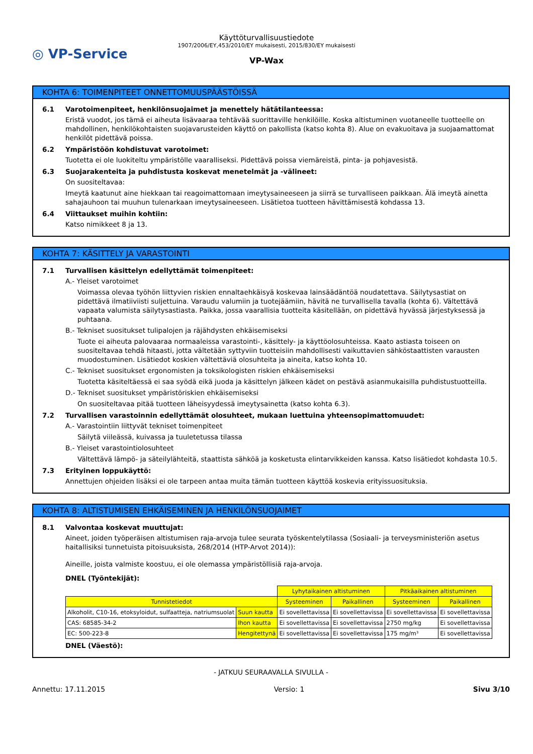◎ VP-Service
Käyttöturvallisuustiedote
1907/2006/EY,453/2010/EY mukaisesti, 2015/830/EY mukaisesti
VP-Wax
KOHTA 6: TOIMENPITEET ONNETTOMUUSPÄÄSTÖISSÄ
6.1 Varotoimenpiteet, henkilönsuojaimet ja menettely hätätilanteessa:
Eristä vuodot, jos tämä ei aiheuta lisävaaraa tehtävää suorittaville henkilöille. Koska altistuminen vuotaneelle tuotteelle on mahdollinen, henkilökohtaisten suojavarusteiden käyttö on pakollista (katso kohta 8). Alue on evakuoitava ja suojaamattomat henkilöt pidettävä poissa.
6.2 Ympäristöön kohdistuvat varotoimet:
Tuotetta ei ole luokiteltu ympäristölle vaaralliseksi. Pidettävä poissa viemäreistä, pinta- ja pohjavesistä.
6.3 Suojarakenteita ja puhdistusta koskevat menetelmät ja -välineet:
On suositeltavaa:
Imeytä kaatunut aine hiekkaan tai reagoimattomaan imeytysaineeseen ja siirrä se turvalliseen paikkaan. Älä imeytä ainetta sahajauhoon tai muuhun tulenarkaan imeytysaineeseen. Lisätietoa tuotteen hävittämisestä kohdassa 13.
6.4 Viittaukset muihin kohtiin:
Katso nimikkeet 8 ja 13.
KOHTA 7: KÄSITTELY JA VARASTOINTI
7.1 Turvallisen käsittelyn edellyttämät toimenpiteet:
A.- Yleiset varotoimet
Voimassa olevaa työhön liittyvien riskien ennaltaehkäisyä koskevaa lainsäädäntöä noudatettava. Säilytysastiat on pidettävä ilmatiiviisti suljettuina. Varaudu valumiin ja tuotejäämiin, hävitä ne turvallisella tavalla (kohta 6). Vältettävä vapaata valumista säilytysastiasta. Paikka, jossa vaarallisia tuotteita käsitellään, on pidettävä hyvässä järjestyksessä ja puhtaana.
B.- Tekniset suositukset tulipalojen ja räjähdysten ehkäisemiseksi
Tuote ei aiheuta palovaaraa normaaleissa varastointi-, käsittely- ja käyttöolosuhteissa. Kaato astiasta toiseen on suositeltavaa tehdä hitaasti, jotta vältetään syttyviin tuotteisiin mahdollisesti vaikuttavien sähköstaattisten varausten muodostuminen. Lisätiedot koskien vältettäviä olosuhteita ja aineita, katso kohta 10.
C.- Tekniset suositukset ergonomisten ja toksikologisten riskien ehkäisemiseksi
Tuotetta käsiteltäessä ei saa syödä eikä juoda ja käsittelyn jälkeen kädet on pestävä asianmukaisilla puhdistustuotteilla.
D.- Tekniset suositukset ympäristöriskien ehkäisemiseksi
On suositeltavaa pitää tuotteen läheisyydessä imeytysainetta (katso kohta 6.3).
7.2 Turvallisen varastoinnin edellyttämät olosuhteet, mukaan luettuina yhteensopimattomuudet:
A.- Varastointiin liittyvät tekniset toimenpiteet
Säilytä viileässä, kuivassa ja tuuletetussa tilassa
B.- Yleiset varastointiolosuhteet
Vältettävä lämpö- ja säteilylähteitä, staattista sähköä ja kosketusta elintarvikkeiden kanssa. Katso lisätiedot kohdasta 10.5.
7.3 Erityinen loppukäyttö:
Annettujen ohjeiden lisäksi ei ole tarpeen antaa muita tämän tuotteen käyttöä koskevia erityissuosituksia.
KOHTA 8: ALTISTUMISEN EHKÄISEMINEN JA HENKILÖNSUOJAIMET
8.1 Valvontaa koskevat muuttujat:
Aineet, joiden työperäisen altistumisen raja-arvoja tulee seurata työskentelytilassa (Sosiaali- ja terveysministeriön asetus haitallisiksi tunnetuista pitoisuuksista, 268/2014 (HTP-Arvot 2014)):
Aineille, joista valmiste koostuu, ei ole olemassa ympäristöllisiä raja-arvoja.
DNEL (Työntekijät):
| | | Lyhytaikainen altistuminen | | Pitkäaikainen altistuminen | |
| Tunnistetiedot | | Systeeminen | Paikallinen | Systeeminen | Paikallinen |
| Alkoholit, C10-16, etoksyloidut, sulfaatteja, natriumsuolat | Suun kautta | Ei sovellettavissa | Ei sovellettavissa | Ei sovellettavissa | Ei sovellettavissa |
| CAS: 68585-34-2 | Ihon kautta | Ei sovellettavissa | Ei sovellettavissa | 2750 mg/kg | Ei sovellettavissa |
| EC: 500-223-8 | Hengitettynä | Ei sovellettavissa | Ei sovellettavissa | 175 mg/m³ | Ei sovellettavissa |
DNEL (Väestö):
- JATKUU SEURAAVALLA SIVULLA -
Annettu: 17.11.2015 Versio: 1 Sivu 3/10